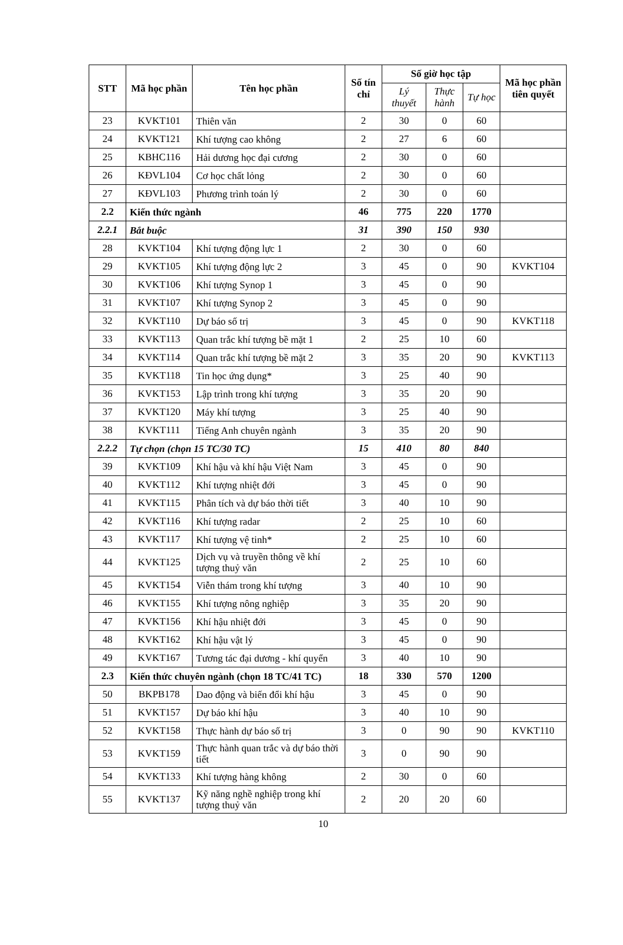| STT | Mã học phần | Tên học phần | Số tín chỉ | Số giờ học tập | | | Mã học phần tiên quyết |
| --- | --- | --- | --- | --- | --- | --- | --- |
| | | | | Lý thuyết | Thực hành | Tự học | |
| 23 | KVKT101 | Thiên văn | 2 | 30 | 0 | 60 | |
| 24 | KVKT121 | Khí tượng cao không | 2 | 27 | 6 | 60 | |
| 25 | KBHC116 | Hải dương học đại cương | 2 | 30 | 0 | 60 | |
| 26 | KĐVL104 | Cơ học chất lỏng | 2 | 30 | 0 | 60 | |
| 27 | KĐVL103 | Phương trình toán lý | 2 | 30 | 0 | 60 | |
| 2.2 | Kiến thức ngành | | 46 | 775 | 220 | 1770 | |
| 2.2.1 | Bắt buộc | | 31 | 390 | 150 | 930 | |
| 28 | KVKT104 | Khí tượng động lực 1 | 2 | 30 | 0 | 60 | |
| 29 | KVKT105 | Khí tượng động lực 2 | 3 | 45 | 0 | 90 | KVKT104 |
| 30 | KVKT106 | Khí tượng Synop 1 | 3 | 45 | 0 | 90 | |
| 31 | KVKT107 | Khí tượng Synop 2 | 3 | 45 | 0 | 90 | |
| 32 | KVKT110 | Dự báo số trị | 3 | 45 | 0 | 90 | KVKT118 |
| 33 | KVKT113 | Quan trắc khí tượng bề mặt 1 | 2 | 25 | 10 | 60 | |
| 34 | KVKT114 | Quan trắc khí tượng bề mặt 2 | 3 | 35 | 20 | 90 | KVKT113 |
| 35 | KVKT118 | Tin học ứng dụng* | 3 | 25 | 40 | 90 | |
| 36 | KVKT153 | Lập trình trong khí tượng | 3 | 35 | 20 | 90 | |
| 37 | KVKT120 | Máy khí tượng | 3 | 25 | 40 | 90 | |
| 38 | KVKT111 | Tiếng Anh chuyên ngành | 3 | 35 | 20 | 90 | |
| 2.2.2 | Tự chọn (chọn 15 TC/30 TC) | | 15 | 410 | 80 | 840 | |
| 39 | KVKT109 | Khí hậu và khí hậu Việt Nam | 3 | 45 | 0 | 90 | |
| 40 | KVKT112 | Khí tượng nhiệt đới | 3 | 45 | 0 | 90 | |
| 41 | KVKT115 | Phân tích và dự báo thời tiết | 3 | 40 | 10 | 90 | |
| 42 | KVKT116 | Khí tượng radar | 2 | 25 | 10 | 60 | |
| 43 | KVKT117 | Khí tượng vệ tinh* | 2 | 25 | 10 | 60 | |
| 44 | KVKT125 | Dịch vụ và truyền thông về khí tượng thuỷ văn | 2 | 25 | 10 | 60 | |
| 45 | KVKT154 | Viễn thám trong khí tượng | 3 | 40 | 10 | 90 | |
| 46 | KVKT155 | Khí tượng nông nghiệp | 3 | 35 | 20 | 90 | |
| 47 | KVKT156 | Khí hậu nhiệt đới | 3 | 45 | 0 | 90 | |
| 48 | KVKT162 | Khí hậu vật lý | 3 | 45 | 0 | 90 | |
| 49 | KVKT167 | Tương tác đại dương - khí quyển | 3 | 40 | 10 | 90 | |
| 2.3 | Kiến thức chuyên ngành (chọn 18 TC/41 TC) | | 18 | 330 | 570 | 1200 | |
| 50 | BKPB178 | Dao động và biến đổi khí hậu | 3 | 45 | 0 | 90 | |
| 51 | KVKT157 | Dự báo khí hậu | 3 | 40 | 10 | 90 | |
| 52 | KVKT158 | Thực hành dự báo số trị | 3 | 0 | 90 | 90 | KVKT110 |
| 53 | KVKT159 | Thực hành quan trắc và dự báo thời tiết | 3 | 0 | 90 | 90 | |
| 54 | KVKT133 | Khí tượng hàng không | 2 | 30 | 0 | 60 | |
| 55 | KVKT137 | Kỹ năng nghề nghiệp trong khí tượng thuỷ văn | 2 | 20 | 20 | 60 | |
10